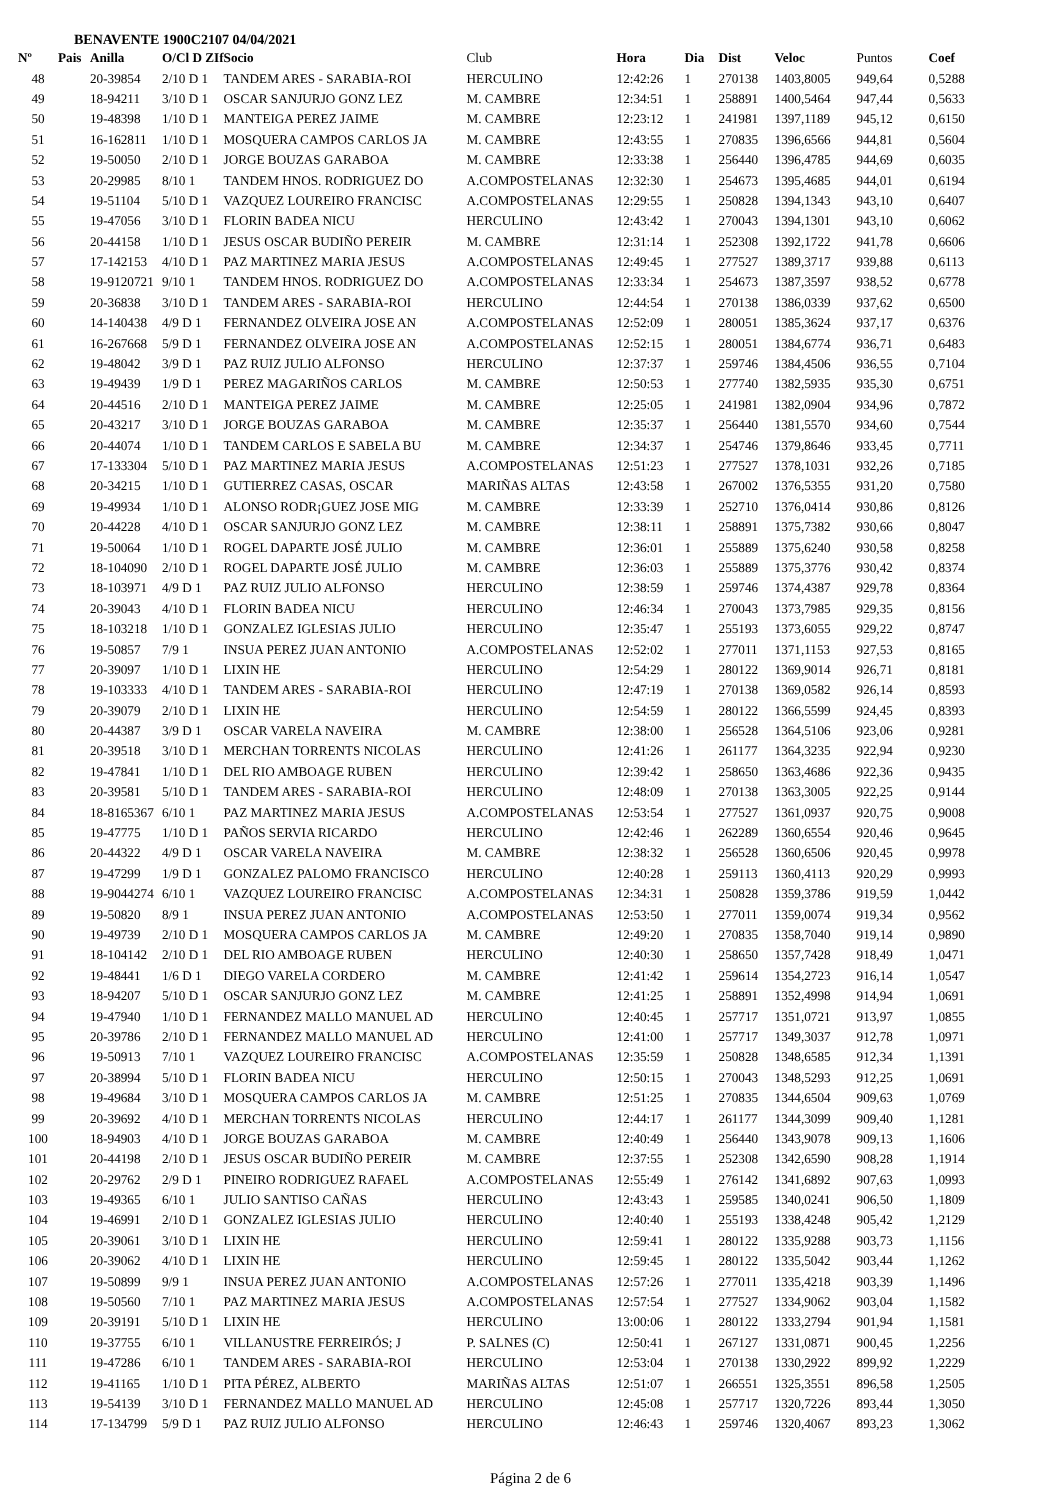BENAVENTE 1900C2107 04/04/2021
| Nº | Pais | Anilla | O/Cl D ZIf | Socio | Club | Hora | Dia | Dist | Veloc | Puntos | Coef |
| --- | --- | --- | --- | --- | --- | --- | --- | --- | --- | --- | --- |
| 48 | | 20-39854 | 2/10 D 1 | TANDEM ARES - SARABIA-ROI | HERCULINO | 12:42:26 | 1 | 270138 | 1403,8005 | 949,64 | 0,5288 |
| 49 | | 18-94211 | 3/10 D 1 | OSCAR SANJURJO GONZ LEZ | M. CAMBRE | 12:34:51 | 1 | 258891 | 1400,5464 | 947,44 | 0,5633 |
| 50 | | 19-48398 | 1/10 D 1 | MANTEIGA PEREZ JAIME | M. CAMBRE | 12:23:12 | 1 | 241981 | 1397,1189 | 945,12 | 0,6150 |
| 51 | | 16-162811 | 1/10 D 1 | MOSQUERA CAMPOS CARLOS JA | M. CAMBRE | 12:43:55 | 1 | 270835 | 1396,6566 | 944,81 | 0,5604 |
| 52 | | 19-50050 | 2/10 D 1 | JORGE BOUZAS GARABOA | M. CAMBRE | 12:33:38 | 1 | 256440 | 1396,4785 | 944,69 | 0,6035 |
| 53 | | 20-29985 | 8/10 1 | TANDEM HNOS. RODRIGUEZ DO | A.COMPOSTELANAS | 12:32:30 | 1 | 254673 | 1395,4685 | 944,01 | 0,6194 |
| 54 | | 19-51104 | 5/10 D 1 | VAZQUEZ LOUREIRO FRANCISC | A.COMPOSTELANAS | 12:29:55 | 1 | 250828 | 1394,1343 | 943,10 | 0,6407 |
| 55 | | 19-47056 | 3/10 D 1 | FLORIN BADEA NICU | HERCULINO | 12:43:42 | 1 | 270043 | 1394,1301 | 943,10 | 0,6062 |
| 56 | | 20-44158 | 1/10 D 1 | JESUS OSCAR BUDIÑO PEREIR | M. CAMBRE | 12:31:14 | 1 | 252308 | 1392,1722 | 941,78 | 0,6606 |
| 57 | | 17-142153 | 4/10 D 1 | PAZ MARTINEZ MARIA JESUS | A.COMPOSTELANAS | 12:49:45 | 1 | 277527 | 1389,3717 | 939,88 | 0,6113 |
| 58 | | 19-9120721 | 9/10 1 | TANDEM HNOS. RODRIGUEZ DO | A.COMPOSTELANAS | 12:33:34 | 1 | 254673 | 1387,3597 | 938,52 | 0,6778 |
| 59 | | 20-36838 | 3/10 D 1 | TANDEM ARES - SARABIA-ROI | HERCULINO | 12:44:54 | 1 | 270138 | 1386,0339 | 937,62 | 0,6500 |
| 60 | | 14-140438 | 4/9 D 1 | FERNANDEZ OLVEIRA JOSE AN | A.COMPOSTELANAS | 12:52:09 | 1 | 280051 | 1385,3624 | 937,17 | 0,6376 |
| 61 | | 16-267668 | 5/9 D 1 | FERNANDEZ OLVEIRA JOSE AN | A.COMPOSTELANAS | 12:52:15 | 1 | 280051 | 1384,6774 | 936,71 | 0,6483 |
| 62 | | 19-48042 | 3/9 D 1 | PAZ RUIZ JULIO ALFONSO | HERCULINO | 12:37:37 | 1 | 259746 | 1384,4506 | 936,55 | 0,7104 |
| 63 | | 19-49439 | 1/9 D 1 | PEREZ MAGARIÑOS CARLOS | M. CAMBRE | 12:50:53 | 1 | 277740 | 1382,5935 | 935,30 | 0,6751 |
| 64 | | 20-44516 | 2/10 D 1 | MANTEIGA PEREZ JAIME | M. CAMBRE | 12:25:05 | 1 | 241981 | 1382,0904 | 934,96 | 0,7872 |
| 65 | | 20-43217 | 3/10 D 1 | JORGE BOUZAS GARABOA | M. CAMBRE | 12:35:37 | 1 | 256440 | 1381,5570 | 934,60 | 0,7544 |
| 66 | | 20-44074 | 1/10 D 1 | TANDEM CARLOS E SABELA BU | M. CAMBRE | 12:34:37 | 1 | 254746 | 1379,8646 | 933,45 | 0,7711 |
| 67 | | 17-133304 | 5/10 D 1 | PAZ MARTINEZ MARIA JESUS | A.COMPOSTELANAS | 12:51:23 | 1 | 277527 | 1378,1031 | 932,26 | 0,7185 |
| 68 | | 20-34215 | 1/10 D 1 | GUTIERREZ CASAS, OSCAR | MARIÑAS ALTAS | 12:43:58 | 1 | 267002 | 1376,5355 | 931,20 | 0,7580 |
| 69 | | 19-49934 | 1/10 D 1 | ALONSO RODR¡GUEZ JOSE MIG | M. CAMBRE | 12:33:39 | 1 | 252710 | 1376,0414 | 930,86 | 0,8126 |
| 70 | | 20-44228 | 4/10 D 1 | OSCAR SANJURJO GONZ LEZ | M. CAMBRE | 12:38:11 | 1 | 258891 | 1375,7382 | 930,66 | 0,8047 |
| 71 | | 19-50064 | 1/10 D 1 | ROGEL DAPARTE JOSÉ JULIO | M. CAMBRE | 12:36:01 | 1 | 255889 | 1375,6240 | 930,58 | 0,8258 |
| 72 | | 18-104090 | 2/10 D 1 | ROGEL DAPARTE JOSÉ JULIO | M. CAMBRE | 12:36:03 | 1 | 255889 | 1375,3776 | 930,42 | 0,8374 |
| 73 | | 18-103971 | 4/9 D 1 | PAZ RUIZ JULIO ALFONSO | HERCULINO | 12:38:59 | 1 | 259746 | 1374,4387 | 929,78 | 0,8364 |
| 74 | | 20-39043 | 4/10 D 1 | FLORIN BADEA NICU | HERCULINO | 12:46:34 | 1 | 270043 | 1373,7985 | 929,35 | 0,8156 |
| 75 | | 18-103218 | 1/10 D 1 | GONZALEZ IGLESIAS JULIO | HERCULINO | 12:35:47 | 1 | 255193 | 1373,6055 | 929,22 | 0,8747 |
| 76 | | 19-50857 | 7/9 1 | INSUA PEREZ JUAN ANTONIO | A.COMPOSTELANAS | 12:52:02 | 1 | 277011 | 1371,1153 | 927,53 | 0,8165 |
| 77 | | 20-39097 | 1/10 D 1 | LIXIN HE | HERCULINO | 12:54:29 | 1 | 280122 | 1369,9014 | 926,71 | 0,8181 |
| 78 | | 19-103333 | 4/10 D 1 | TANDEM ARES - SARABIA-ROI | HERCULINO | 12:47:19 | 1 | 270138 | 1369,0582 | 926,14 | 0,8593 |
| 79 | | 20-39079 | 2/10 D 1 | LIXIN HE | HERCULINO | 12:54:59 | 1 | 280122 | 1366,5599 | 924,45 | 0,8393 |
| 80 | | 20-44387 | 3/9 D 1 | OSCAR VARELA NAVEIRA | M. CAMBRE | 12:38:00 | 1 | 256528 | 1364,5106 | 923,06 | 0,9281 |
| 81 | | 20-39518 | 3/10 D 1 | MERCHAN TORRENTS NICOLAS | HERCULINO | 12:41:26 | 1 | 261177 | 1364,3235 | 922,94 | 0,9230 |
| 82 | | 19-47841 | 1/10 D 1 | DEL RIO AMBOAGE RUBEN | HERCULINO | 12:39:42 | 1 | 258650 | 1363,4686 | 922,36 | 0,9435 |
| 83 | | 20-39581 | 5/10 D 1 | TANDEM ARES - SARABIA-ROI | HERCULINO | 12:48:09 | 1 | 270138 | 1363,3005 | 922,25 | 0,9144 |
| 84 | | 18-8165367 | 6/10 1 | PAZ MARTINEZ MARIA JESUS | A.COMPOSTELANAS | 12:53:54 | 1 | 277527 | 1361,0937 | 920,75 | 0,9008 |
| 85 | | 19-47775 | 1/10 D 1 | PAÑOS SERVIA RICARDO | HERCULINO | 12:42:46 | 1 | 262289 | 1360,6554 | 920,46 | 0,9645 |
| 86 | | 20-44322 | 4/9 D 1 | OSCAR VARELA NAVEIRA | M. CAMBRE | 12:38:32 | 1 | 256528 | 1360,6506 | 920,45 | 0,9978 |
| 87 | | 19-47299 | 1/9 D 1 | GONZALEZ PALOMO FRANCISCO | HERCULINO | 12:40:28 | 1 | 259113 | 1360,4113 | 920,29 | 0,9993 |
| 88 | | 19-9044274 | 6/10 1 | VAZQUEZ LOUREIRO FRANCISC | A.COMPOSTELANAS | 12:34:31 | 1 | 250828 | 1359,3786 | 919,59 | 1,0442 |
| 89 | | 19-50820 | 8/9 1 | INSUA PEREZ JUAN ANTONIO | A.COMPOSTELANAS | 12:53:50 | 1 | 277011 | 1359,0074 | 919,34 | 0,9562 |
| 90 | | 19-49739 | 2/10 D 1 | MOSQUERA CAMPOS CARLOS JA | M. CAMBRE | 12:49:20 | 1 | 270835 | 1358,7040 | 919,14 | 0,9890 |
| 91 | | 18-104142 | 2/10 D 1 | DEL RIO AMBOAGE RUBEN | HERCULINO | 12:40:30 | 1 | 258650 | 1357,7428 | 918,49 | 1,0471 |
| 92 | | 19-48441 | 1/6 D 1 | DIEGO VARELA CORDERO | M. CAMBRE | 12:41:42 | 1 | 259614 | 1354,2723 | 916,14 | 1,0547 |
| 93 | | 18-94207 | 5/10 D 1 | OSCAR SANJURJO GONZ LEZ | M. CAMBRE | 12:41:25 | 1 | 258891 | 1352,4998 | 914,94 | 1,0691 |
| 94 | | 19-47940 | 1/10 D 1 | FERNANDEZ MALLO MANUEL AD | HERCULINO | 12:40:45 | 1 | 257717 | 1351,0721 | 913,97 | 1,0855 |
| 95 | | 20-39786 | 2/10 D 1 | FERNANDEZ MALLO MANUEL AD | HERCULINO | 12:41:00 | 1 | 257717 | 1349,3037 | 912,78 | 1,0971 |
| 96 | | 19-50913 | 7/10 1 | VAZQUEZ LOUREIRO FRANCISC | A.COMPOSTELANAS | 12:35:59 | 1 | 250828 | 1348,6585 | 912,34 | 1,1391 |
| 97 | | 20-38994 | 5/10 D 1 | FLORIN BADEA NICU | HERCULINO | 12:50:15 | 1 | 270043 | 1348,5293 | 912,25 | 1,0691 |
| 98 | | 19-49684 | 3/10 D 1 | MOSQUERA CAMPOS CARLOS JA | M. CAMBRE | 12:51:25 | 1 | 270835 | 1344,6504 | 909,63 | 1,0769 |
| 99 | | 20-39692 | 4/10 D 1 | MERCHAN TORRENTS NICOLAS | HERCULINO | 12:44:17 | 1 | 261177 | 1344,3099 | 909,40 | 1,1281 |
| 100 | | 18-94903 | 4/10 D 1 | JORGE BOUZAS GARABOA | M. CAMBRE | 12:40:49 | 1 | 256440 | 1343,9078 | 909,13 | 1,1606 |
| 101 | | 20-44198 | 2/10 D 1 | JESUS OSCAR BUDIÑO PEREIR | M. CAMBRE | 12:37:55 | 1 | 252308 | 1342,6590 | 908,28 | 1,1914 |
| 102 | | 20-29762 | 2/9 D 1 | PINEIRO RODRIGUEZ RAFAEL | A.COMPOSTELANAS | 12:55:49 | 1 | 276142 | 1341,6892 | 907,63 | 1,0993 |
| 103 | | 19-49365 | 6/10 1 | JULIO SANTISO CAÑAS | HERCULINO | 12:43:43 | 1 | 259585 | 1340,0241 | 906,50 | 1,1809 |
| 104 | | 19-46991 | 2/10 D 1 | GONZALEZ IGLESIAS JULIO | HERCULINO | 12:40:40 | 1 | 255193 | 1338,4248 | 905,42 | 1,2129 |
| 105 | | 20-39061 | 3/10 D 1 | LIXIN HE | HERCULINO | 12:59:41 | 1 | 280122 | 1335,9288 | 903,73 | 1,1156 |
| 106 | | 20-39062 | 4/10 D 1 | LIXIN HE | HERCULINO | 12:59:45 | 1 | 280122 | 1335,5042 | 903,44 | 1,1262 |
| 107 | | 19-50899 | 9/9 1 | INSUA PEREZ JUAN ANTONIO | A.COMPOSTELANAS | 12:57:26 | 1 | 277011 | 1335,4218 | 903,39 | 1,1496 |
| 108 | | 19-50560 | 7/10 1 | PAZ MARTINEZ MARIA JESUS | A.COMPOSTELANAS | 12:57:54 | 1 | 277527 | 1334,9062 | 903,04 | 1,1582 |
| 109 | | 20-39191 | 5/10 D 1 | LIXIN HE | HERCULINO | 13:00:06 | 1 | 280122 | 1333,2794 | 901,94 | 1,1581 |
| 110 | | 19-37755 | 6/10 1 | VILLANUSTRE FERREIRÓS; J | P. SALNES (C) | 12:50:41 | 1 | 267127 | 1331,0871 | 900,45 | 1,2256 |
| 111 | | 19-47286 | 6/10 1 | TANDEM ARES - SARABIA-ROI | HERCULINO | 12:53:04 | 1 | 270138 | 1330,2922 | 899,92 | 1,2229 |
| 112 | | 19-41165 | 1/10 D 1 | PITA PÉREZ, ALBERTO | MARIÑAS ALTAS | 12:51:07 | 1 | 266551 | 1325,3551 | 896,58 | 1,2505 |
| 113 | | 19-54139 | 3/10 D 1 | FERNANDEZ MALLO MANUEL AD | HERCULINO | 12:45:08 | 1 | 257717 | 1320,7226 | 893,44 | 1,3050 |
| 114 | | 17-134799 | 5/9 D 1 | PAZ RUIZ JULIO ALFONSO | HERCULINO | 12:46:43 | 1 | 259746 | 1320,4067 | 893,23 | 1,3062 |
Página 2 de 6